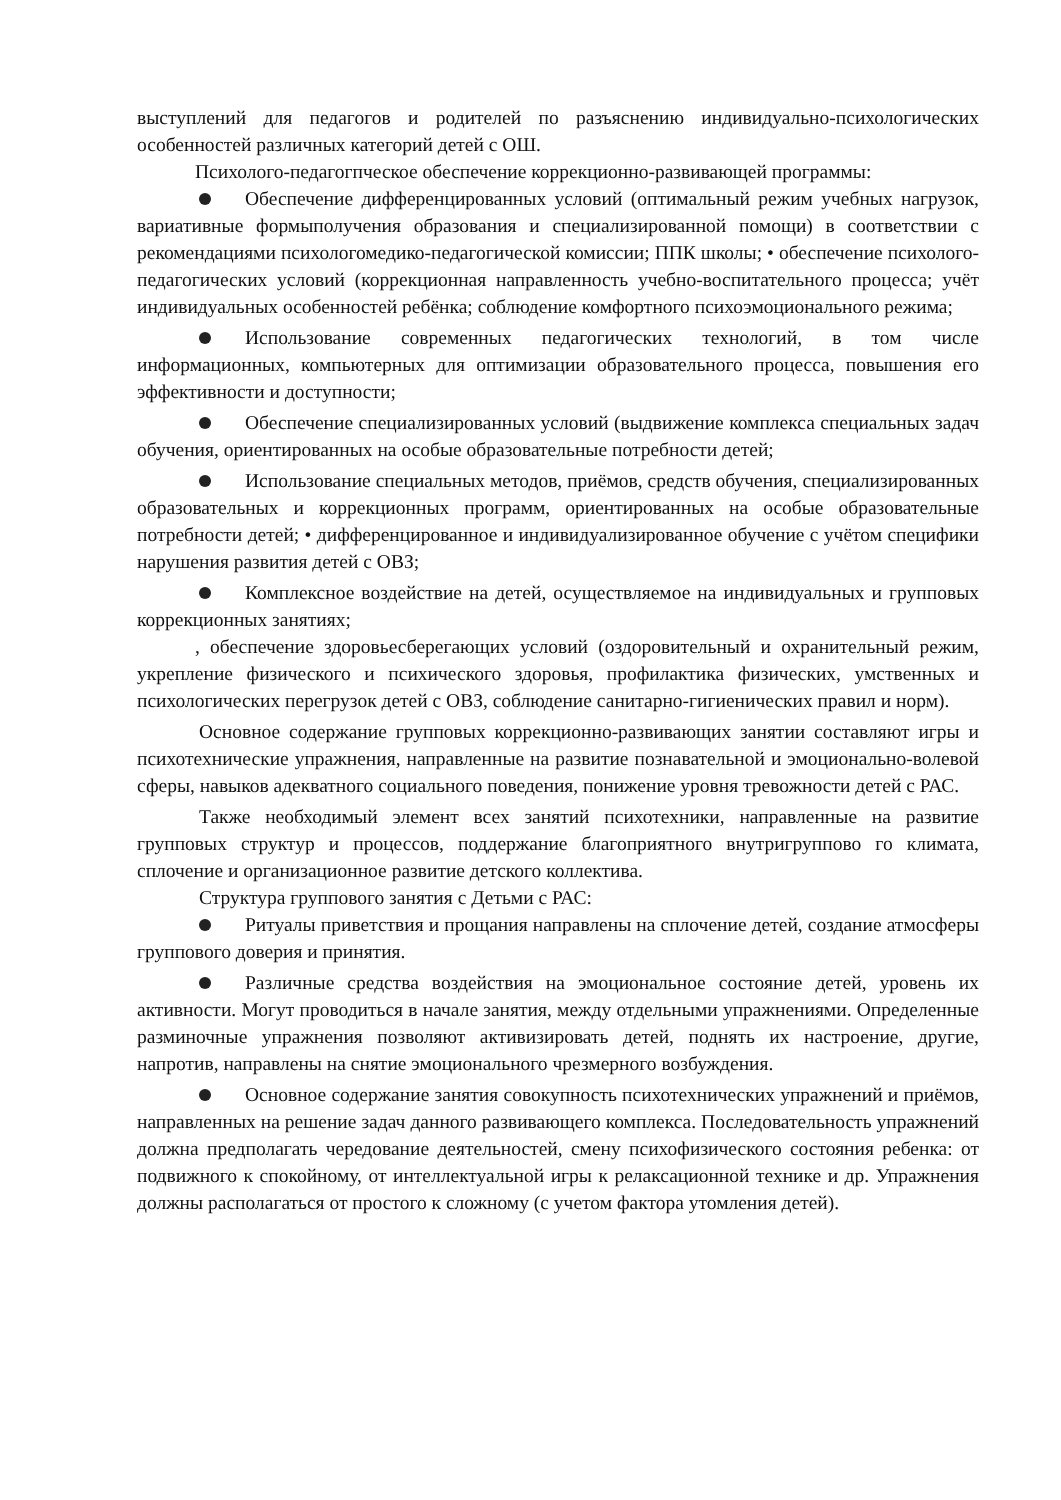выступлений для педагогов и родителей по разъяснению индивидуально-психологических особенностей различных категорий детей с ОШ.
Психолого-педагогпческое обеспечение коррекционно-развивающей программы:
Обеспечение дифференцированных условий (оптимальный режим учебных нагрузок, вариативные формыполучения образования и специализированной помощи) в соответствии с рекомендациями психологомедико-педагогической комиссии; ППК школы; • обеспечение психолого-педагогических условий (коррекционная направленность учебно-воспитательного процесса; учёт индивидуальных особенностей ребёнка; соблюдение комфортного психоэмоционального режима;
Использование современных педагогических технологий, в том числе информационных, компьютерных для оптимизации образовательного процесса, повышения его эффективности и доступности;
Обеспечение специализированных условий (выдвижение комплекса специальных задач обучения, ориентированных на особые образовательные потребности детей;
Использование специальных методов, приёмов, средств обучения, специализированных образовательных и коррекционных программ, ориентированных на особые образовательные потребности детей; • дифференцированное и индивидуализированное обучение с учётом специфики нарушения развития детей с ОВЗ;
Комплексное воздействие на детей, осуществляемое на индивидуальных и групповых коррекционных занятиях;
, обеспечение здоровьесберегающих условий (оздоровительный и охранительный режим, укрепление физического и психического здоровья, профилактика физических, умственных и психологических перегрузок детей с ОВЗ, соблюдение санитарно-гигиенических правил и норм).
Основное содержание групповых коррекционно-развивающих занятии составляют игры и психотехнические упражнения, направленные на развитие познавательной и эмоционально-волевой сферы, навыков адекватного социального поведения, понижение уровня тревожности детей с РАС.
Также необходимый элемент всех занятий психотехники, направленные на развитие групповых структур и процессов, поддержание благоприятного внутригруппово го климата, сплочение и организационное развитие детского коллектива.
Структура группового занятия с Детьми с РАС:
Ритуалы приветствия и прощания направлены на сплочение детей, создание атмосферы группового доверия и принятия.
Различные средства воздействия на эмоциональное состояние детей, уровень их активности. Могут проводиться в начале занятия, между отдельными упражнениями. Определенные разминочные упражнения позволяют активизировать детей, поднять их настроение, другие, напротив, направлены на снятие эмоционального чрезмерного возбуждения.
Основное содержание занятия совокупность психотехнических упражнений и приёмов, направленных на решение задач данного развивающего комплекса. Последовательность упражнений должна предполагать чередование деятельностей, смену психофизического состояния ребенка: от подвижного к спокойному, от интеллектуальной игры к релаксационной технике и др. Упражнения должны располагаться от простого к сложному (с учетом фактора утомления детей).